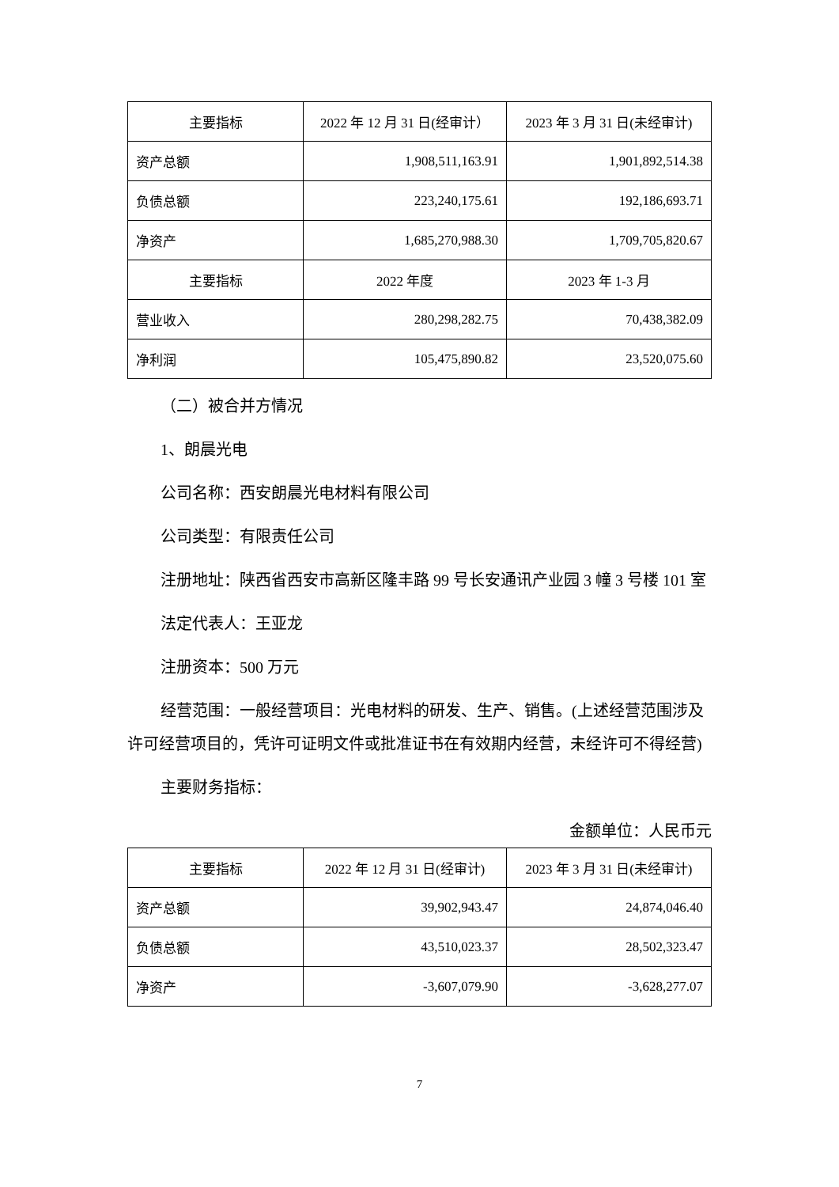| 主要指标 | 2022 年 12 月 31 日(经审计） | 2023 年 3 月 31 日(未经审计) |
| --- | --- | --- |
| 资产总额 | 1,908,511,163.91 | 1,901,892,514.38 |
| 负债总额 | 223,240,175.61 | 192,186,693.71 |
| 净资产 | 1,685,270,988.30 | 1,709,705,820.67 |
| 主要指标 | 2022 年度 | 2023 年 1-3 月 |
| 营业收入 | 280,298,282.75 | 70,438,382.09 |
| 净利润 | 105,475,890.82 | 23,520,075.60 |
（二）被合并方情况
1、朗晨光电
公司名称：西安朗晨光电材料有限公司
公司类型：有限责任公司
注册地址：陕西省西安市高新区隆丰路 99 号长安通讯产业园 3 幢 3 号楼 101 室
法定代表人：王亚龙
注册资本：500 万元
经营范围：一般经营项目：光电材料的研发、生产、销售。(上述经营范围涉及许可经营项目的，凭许可证明文件或批准证书在有效期内经营，未经许可不得经营)
主要财务指标：
金额单位：人民币元
| 主要指标 | 2022 年 12 月 31 日(经审计) | 2023 年 3 月 31 日(未经审计) |
| --- | --- | --- |
| 资产总额 | 39,902,943.47 | 24,874,046.40 |
| 负债总额 | 43,510,023.37 | 28,502,323.47 |
| 净资产 | -3,607,079.90 | -3,628,277.07 |
7